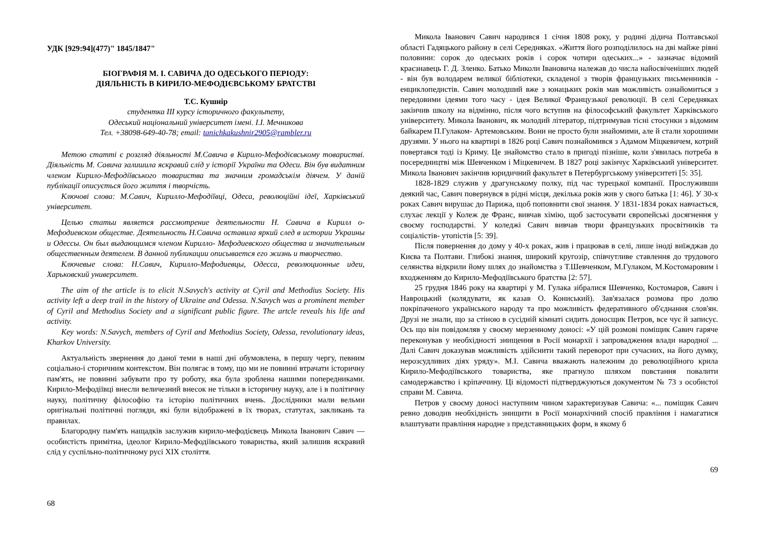УДК [929:94](477)" 1845/1847"
БІОГРАФІЯ М. І. САВИЧА ДО ОДЕСЬКОГО ПЕРІОДУ:
ДІЯЛЬНІСТЬ В КИРИЛО-МЕФОДІЄВСЬКОМУ БРАТСТВІ
Т.С. Кушнір
студентка ІІІ курсу історичного факультету,
Одеський національний університет імені. І.І. Мечникова
Тел. +38098-649-40-78; email: tanichkakushnir2905@rambler.ru
Метою статті є розгляд діяльності М.Савича в Кирило-Мефодієвському товаристві. Діяльність М. Савича залишила яскравий слід у історії України та Одеси. Він був видатним членом Кирило-Мефодіївського товариства та значним громадськім діячем. У даній публікації описується його життя і творчість.
Ключові слова: М.Савич, Кирилло-Мефодіївці, Одеса, революційні ідеї, Харківський університет.
Целью статьи является рассмотрение деятельности Н. Савича в Кирилл о-Мефодиевском обществе. Деятельность Н.Савича оставила яркий след в истории Украины и Одессы. Он был выдающимся членом Кирилло- Мефодиевского общества и значительным общественным деятелем. В данной публикации описывается его жизнь и творчество.
Ключевые слова: Н.Савич, Кирилло-Мефодиевцы, Одесса, революционные идеи, Харьковский университет.
The aim of the article is to elicit N.Savych's activity at Cyril and Methodius Society. His activity left a deep trail in the history of Ukraine and Odessa. N.Savych was a prominent member of Cyril and Methodius Society and a significant public figure. The artcle reveals his life and activity.
Key words: N.Savych, members of Cyril and Methodius Society, Odessa, revolutionary ideas, Kharkov University.
Актуальність звернення до даної теми в наші дні обумовлена, в першу чергу, певним соціально-і сторичним контекстом. Він полягає в тому, що ми не повинні втрачати історичну пам'ять, не повинні забувати про ту роботу, яка була зроблена нашими попередниками. Кирило-Мефодіївці внесли величезний внесок не тільки в історичну науку, але і в політичну науку, політичну філософію та історію політичних вчень. Дослідники мали вельми оригінальні політичні погляди, які були відображені в їх творах, статутах, закликань та правилах.
Благородну пам'ять нащадків заслужив кирило-мефодієвець Микола Іванович Савич — особистість примітна, ідеолог Кирило-Мефодіївського товариства, який залишив яскравий слід у суспільно-політичному русі XIX століття.
68
Микола Іванович Савич народився 1 січня 1808 року, у родині дідича Полтавської області Гадяцького району в селі Середняках. «Життя його розподілилось на дві майже рівні половини: сорок до одеських років і сорок чотири одеських...» - зазначає відомий краєзнавець Г. Д. Зленко. Батько Миколи Івановича належав до числа найосвіченіших людей - він був володарем великої бібліотеки, складеної з творів французьких письменників - енциклопедистів. Савич молодший вже з юнацьких років мав можливість ознайомиться з передовими ідеями того часу - ідея Великої Французької революції. В селі Середняках закінчив школу на відмінно, після чого вступив на філософський факультет Харківського університету. Микола Іванович, як молодий літератор, підтримував тісні стосунки з відомим байкарем П.Гулаком- Артемовським. Вони не просто були знайомими, але й стали хорошими друзями. У нього на квартирі в 1826 році Савич познайомився з Адамом Міцкевичем, котрий повертався тоді із Криму. Це знайомство стало в пригоді пізніше, коли з'явилась потреба в посередництві між Шевченком і Міцкевичем. В 1827 році закінчує Харківський університет. Микола Іванович закінчив юридичний факультет в Петербургському університеті [5: 35].
1828-1829 служив у драгунському полку, під час турецької компанії. Прослуживши деякий час, Савич повернувся в рідні місця, декілька років жив у свого батька [1: 46]. У 30-х роках Савич вирушає до Парижа, щоб поповнити свої знання. У 1831-1834 роках навчається, слухає лекції у Колеж де Франс, вивчав хімію, щоб застосувати європейські досягнення у своєму господарстві. У коледжі Савич вивчав твори французьких просвітників та соціалістів- утопістів [5: 39].
Після повернення до дому у 40-х роках, жив і працював в селі, лише іноді виїжджав до Києва та Полтави. Глибокі знання, широкий кругозір, співчутливе ставлення до трудового селянства відкрили йому шлях до знайомства з Т.Шевченком, М.Гулаком, М.Костомаровим і входженням до Кирило-Мефодіївського братства [2: 57].
25 грудня 1846 року на квартирі у М. Гулака зібралися Шевченко, Костомаров, Савич і Навроцький (колядувати, як казав О. Кониський). Зав'язалася розмова про долю покріпаченого українського народу та про можливість федеративного об'єднання слов'ян. Друзі не знали, що за стіною в сусідній кімнаті сидить доносщик Петров, все чує й записує. Ось що він повідомляв у своєму мерзенному доносі: «У цій розмові поміщик Савич гаряче переконував у необхідності знищення в Росії монархії і запровадження влади народної ... Далі Савич доказував можливість здійснити такий переворот при сучасних, на його думку, нерозсудливих діях уряду». М.І. Савича вважають належним до революційного крила Кирило-Мефодіївського товариства, яке прагнуло шляхом повстання повалити самодержавство і кріпаччину. Ці відомості підтверджуються документом № 73 з особистої справи М. Савича.
Петров у своєму доносі наступним чином характеризував Савича: «... поміщик Савич ревно доводив необхідність знищити в Росії монархічний спосіб правління і намагатися влаштувати правління народне з представницьких форм, в якому б
69